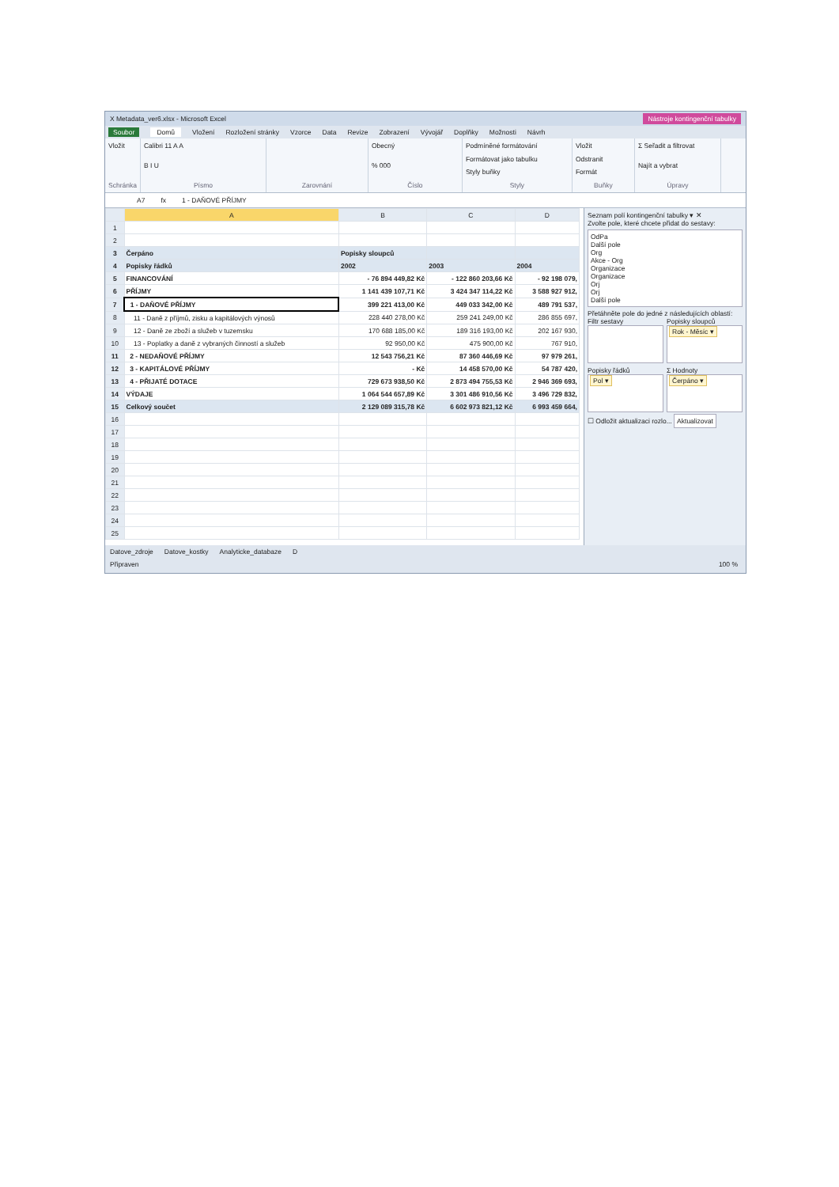X Metadata_ver6.xlsx - Microsoft Excel Nástroje kontingenční tabulky
Soubor Domů Vložení Rozložení stránky Vzorce Data Revize Zobrazení Vývojář Doplňky Možnosti Návrh
Vložit
Schránka
Calibri 11 A A
B I U
Písmo
Zarovnání Obecný% 000
Číslo
Podmíněné formátování
Formátovat jako tabulku
Styly buňky
Styly
Vložit
Odstranit
Formát
Buňky
Σ Seřadit a filtrovat
Najít a vybrat
Úpravy
A7 fx 1 - DAŇOVÉ PŘÍJMY
| | A | B | C | D |
| --- | --- | --- | --- | --- |
| 1 | | | | |
| 2 | | | | |
| 3 | Čerpáno | Popisky sloupců | | |
| 4 | Popisky řádků | 2002 | 2003 | 2004 |
| 5 | FINANCOVÁNÍ | - 76 894 449,82 Kč | - 122 860 203,66 Kč | - 92 198 079, |
| 6 | PŘÍJMY | 1 141 439 107,71 Kč | 3 424 347 114,22 Kč | 3 588 927 912, |
| 7 | 1 - DAŇOVÉ PŘÍJMY | 399 221 413,00 Kč | 449 033 342,00 Kč | 489 791 537, |
| 8 | 11 - Daně z příjmů, zisku a kapitálových výnosů | 228 440 278,00 Kč | 259 241 249,00 Kč | 286 855 697, |
| 9 | 12 - Daně ze zboží a služeb v tuzemsku | 170 688 185,00 Kč | 189 316 193,00 Kč | 202 167 930, |
| 10 | 13 - Poplatky a daně z vybraných činností a služeb | 92 950,00 Kč | 475 900,00 Kč | 767 910, |
| 11 | 2 - NEDAŇOVÉ PŘÍJMY | 12 543 756,21 Kč | 87 360 446,69 Kč | 97 979 261, |
| 12 | 3 - KAPITÁLOVÉ PŘÍJMY | - Kč | 14 458 570,00 Kč | 54 787 420, |
| 13 | 4 - PŘIJATÉ DOTACE | 729 673 938,50 Kč | 2 873 494 755,53 Kč | 2 946 369 693, |
| 14 | VÝDAJE | 1 064 544 657,89 Kč | 3 301 486 910,56 Kč | 3 496 729 832, |
| 15 | Celkový součet | 2 129 089 315,78 Kč | 6 602 973 821,12 Kč | 6 993 459 664, |
| 16 | | | | |
| 17 | | | | |
| 18 | | | | |
| 19 | | | | |
| 20 | | | | |
| 21 | | | | |
| 22 | | | | |
| 23 | | | | |
| 24 | | | | |
| 25 | | | | |
Seznam polí kontingenční tabulky ▾ ✕
Zvolte pole, které chcete přidat do sestavy:
OdPa
Další pole
Org
Akce - Org
Organizace
Organizace
Orj
Orj
Další pole
Přetáhněte pole do jedné z následujících oblastí:
Filtr sestavy
Popisky sloupců
Rok - Měsíc ▾
Popisky řádků
Pol ▾
Σ Hodnoty
Čerpáno ▾
☐ Odložit aktualizaci rozlo... Aktualizovat
Datove_zdroje Datove_kostky Analyticke_databaze D
Připraven 100 %